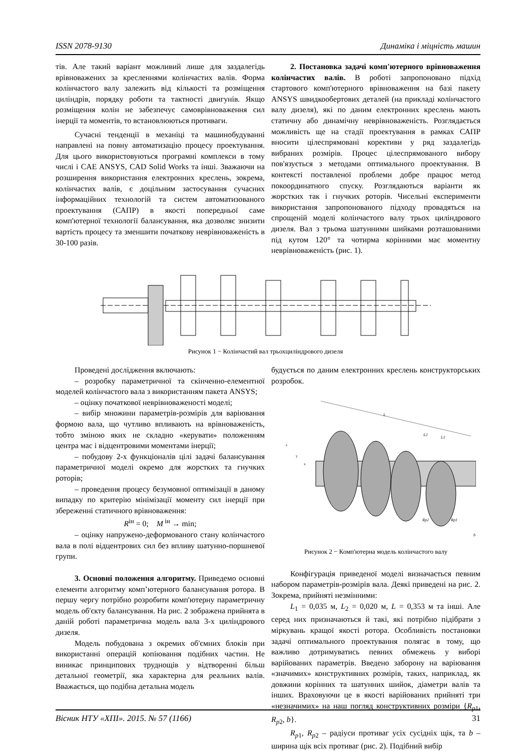ISSN 2078-9130 Динаміка і міцність машин
тів. Але такий варіант можливий лише для заздалегідь врівноважених за кресленнями колінчастих валів. Форма колінчастого валу залежить від кількості та розміщення циліндрів, порядку роботи та тактності двигунів. Якщо розміщення колін не забезпечує самоврівноваження сил інерції та моментів, то встановлюються противаги.
Сучасні тенденції в механіці та машинобудуванні направлені на повну автоматизацію процесу проектування. Для цього використовуються програмні комплекси в тому числі і CAE ANSYS, CAD Solid Works та інші. Зважаючи на розширення використання електронних креслень, зокрема, колінчастих валів, є доцільним застосування сучасних інформаційних технологій та систем автоматизованого проектування (САПР) в якості попередньої саме комп'ютерної технології балансування, яка дозволяє знизити вартість процесу та зменшити початкову неврівноваженість в 30-100 разів.
2. Постановка задачі комп'ютерного врівноваження колінчастих валів. В роботі запропоновано підхід стартового комп'ютерного врівноваження на базі пакету ANSYS швидкообертових деталей (на прикладі колінчастого валу дизеля), які по даним електронних креслень мають статичну або динамічну неврівноваженість. Розглядається можливість ще на стадії проектування в рамках САПР вносити цілеспрямовані корективи у ряд заздалегідь вибраних розмірів. Процес цілеспрямованого вибору пов'язується з методами оптимального проектування. В контексті поставленої проблеми добре працює метод покоординатного спуску. Розглядаються варіанти як жорстких так і гнучких роторів. Чисельні експерименти використання запропонованого підходу провадяться на спрощеній моделі колінчастого валу трьох циліндрового дизеля. Вал з трьома шатунними шийками розташованими під кутом 120° та чотирма корінними має моментну неврівноваженість (рис. 1).
Рисунок 1 − Колінчастий вал трьохциліндрового дизеля
Проведені дослідження включають:
– розробку параметричної та скінченно-елементної моделей колінчастого вала з використанням пакета ANSYS;
– оцінку початкової неврівноваженості моделі;
– вибір множини параметрів-розмірів для варіювання формою вала, що чутливо впливають на врівноваженість, тобто зміною яких не складно «керувати» положенням центра мас і відцентровими моментами інерції;
– побудову 2-х функціоналів цілі задачі балансування параметричної моделі окремо для жорстких та гнучких роторів;
– проведення процесу безумовної оптимізації в даному випадку по критерію мінімізації моменту сил інерції при збереженні статичного врівноваження:
R<sup>ін</sup> = 0; M<sup>ін</sup> → min;
– оцінку напружено-деформованого стану колінчастого вала в полі відцентрових сил без впливу шатунно-поршневої групи.
3. Основні положення алгоритму. Приведемо основні елементи алгоритму комп’ютерного балансування ротора. В першу чергу потрібно розробити комп'ютерну параметричну модель об'єкту балансування. На рис. 2 зображена прийнята в даній роботі параметрична модель вала 3-х циліндрового дизеля.
Модель побудована з окремих об'ємних блоків при використанні операцій копіювання подібних частин. Не виникає принципових труднощів у відтворенні більш детальної геометрії, яка характерна для реальних валів. Вважається, що подібна детальна модель
будується по даним електронних креслень конструкторських розробок.
L
L2
L1
z
y
x
Rp2
Rp1
b
Рисунок 2 − Комп'ютерна модель колінчастого валу
Конфігурація приведеної моделі визначається певним набором параметрів-розмірів вала. Деякі приведені на рис. 2. Зокрема, прийняті незмінними:
L<sub>1</sub> = 0,035 м, L<sub>2</sub> = 0,020 м, L = 0,353 м та інші. Але серед них призначаються й такі, які потрібно підібрати з міркувань кращої якості ротора. Особливість постановки задачі оптимального проектування полягає в тому, що важливо дотримуватись певних обмежень у виборі варійованих параметрів. Введено заборону на варіювання «значимих» конструктивних розмірів, таких, наприклад, як довжини корінних та шатунних шийок, діаметри валів та інших. Враховуючи це в якості варійованих прийняті три «незначимих» на наш погляд конструктивних розміри {R<sub>p</sub><sub>1</sub>, R<sub>p</sub><sub>2</sub>, b}.
R<sub>p</sub><sub>1</sub>, R<sub>p</sub><sub>2</sub> – радіуси противаг усіх сусідніх щік, та b – ширина щік всіх противаг (рис. 2). Подібний вибір
Вісник НТУ «ХПІ». 2015. № 57 (1166) 31